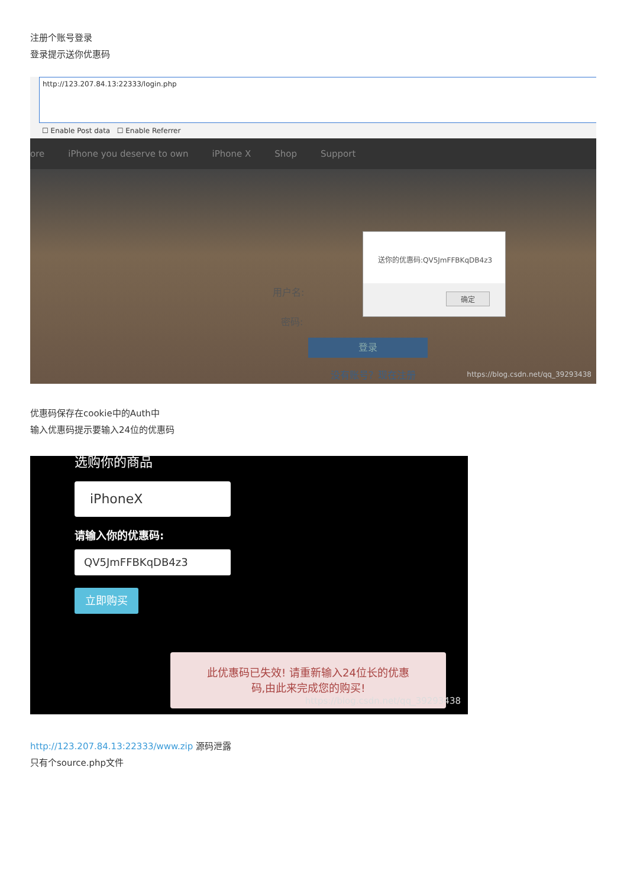注册个账号登录
登录提示送你优惠码
http://123.207.84.13:22333/login.php
☐ Enable Post data ☐ Enable Referrer
ore iPhone you deserve to own iPhone X Shop Support
用户名:
密码:
登录
没有账号？现在注册
https://blog.csdn.net/qq_39293438
送你的优惠码:QV5JmFFBKqDB4z3
确定
优惠码保存在cookie中的Auth中
输入优惠码提示要输入24位的优惠码
选购你的商品
iPhoneX
请输入你的优惠码:
QV5JmFFBKqDB4z3
立即购买
此优惠码已失效! 请重新输入24位长的优惠
码,由此来完成您的购买!
https://blog.csdn.net/qq_39293438
http://123.207.84.13:22333/www.zip 源码泄露
只有个source.php文件